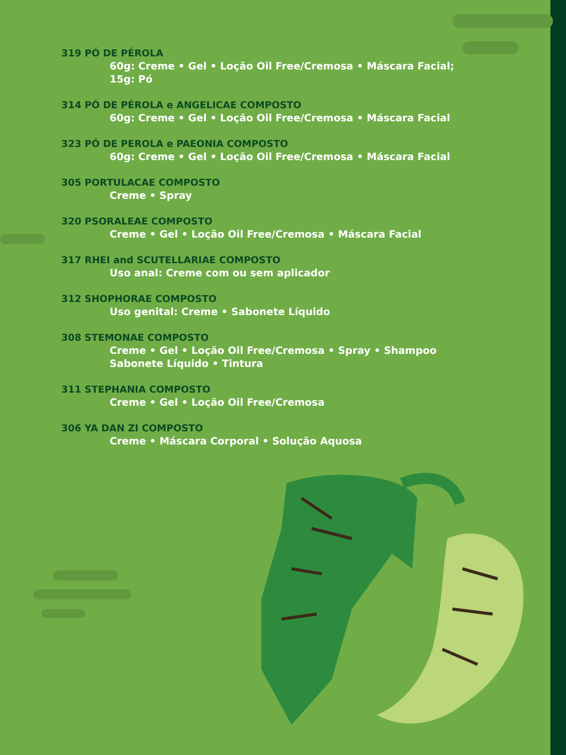319 PÓ DE PÉROLA
60g: Creme • Gel • Loção Oil Free/Cremosa • Máscara Facial;
15g: Pó
314 PÓ DE PÉROLA e ANGELICAE COMPOSTO
60g: Creme • Gel • Loção Oil Free/Cremosa • Máscara Facial
323 PÓ DE PEROLA e PAEONIA COMPOSTO
60g: Creme • Gel • Loção Oil Free/Cremosa • Máscara Facial
305 PORTULACAE COMPOSTO
Creme • Spray
320 PSORALEAE COMPOSTO
Creme • Gel • Loção Oil Free/Cremosa • Máscara Facial
317 RHEI and SCUTELLARIAE COMPOSTO
Uso anal: Creme com ou sem aplicador
312 SHOPHORAE COMPOSTO
Uso genital: Creme • Sabonete Líquido
308 STEMONAE COMPOSTO
Creme • Gel • Loção Oil Free/Cremosa • Spray • Shampoo
Sabonete Líquido • Tintura
311 STEPHANIA COMPOSTO
Creme • Gel • Loção Oil Free/Cremosa
306 YA DAN ZI COMPOSTO
Creme • Máscara Corporal • Solução Aquosa